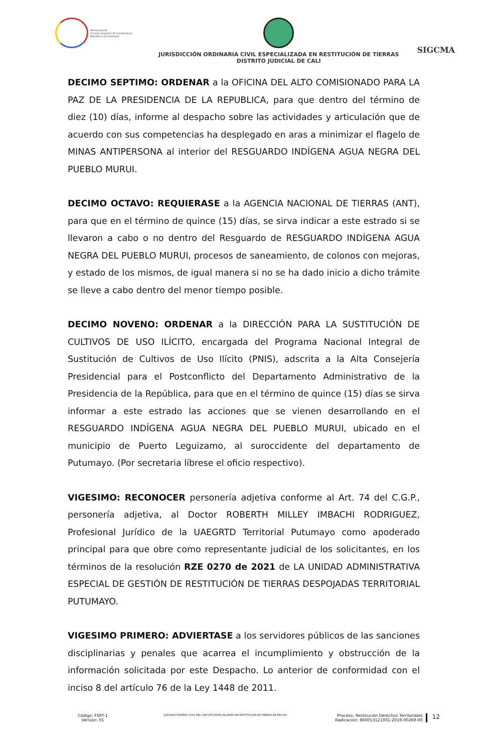Rama Judicial
Consejo Superior de la Judicatura
República de Colombia
JURISDICCIÓN ORDINARIA CIVIL ESPECIALIZADA EN RESTITUCIÓN DE TIERRAS
DISTRITO JUDICIAL DE CALI
SIGCMA
DECIMO SEPTIMO: ORDENAR a la OFICINA DEL ALTO COMISIONADO PARA LA PAZ DE LA PRESIDENCIA DE LA REPUBLICA, para que dentro del término de diez (10) días, informe al despacho sobre las actividades y articulación que de acuerdo con sus competencias ha desplegado en aras a minimizar el flagelo de MINAS ANTIPERSONA al interior del RESGUARDO INDÍGENA AGUA NEGRA DEL PUEBLO MURUI.
DECIMO OCTAVO: REQUIERASE a la AGENCIA NACIONAL DE TIERRAS (ANT), para que en el término de quince (15) días, se sirva indicar a este estrado si se llevaron a cabo o no dentro del Resguardo de RESGUARDO INDÍGENA AGUA NEGRA DEL PUEBLO MURUI, procesos de saneamiento, de colonos con mejoras, y estado de los mismos, de igual manera si no se ha dado inicio a dicho trámite se lleve a cabo dentro del menor tiempo posible.
DECIMO NOVENO: ORDENAR a la DIRECCIÓN PARA LA SUSTITUCIÓN DE CULTIVOS DE USO ILÍCITO, encargada del Programa Nacional Integral de Sustitución de Cultivos de Uso Ilícito (PNIS), adscrita a la Alta Consejería Presidencial para el Postconflicto del Departamento Administrativo de la Presidencia de la República, para que en el término de quince (15) días se sirva informar a este estrado las acciones que se vienen desarrollando en el RESGUARDO INDÍGENA AGUA NEGRA DEL PUEBLO MURUI, ubicado en el municipio de Puerto Leguizamo, al suroccidente del departamento de Putumayo. (Por secretaria líbrese el oficio respectivo).
VIGESIMO: RECONOCER personería adjetiva conforme al Art. 74 del C.G.P., personería adjetiva, al Doctor ROBERTH MILLEY IMBACHI RODRIGUEZ, Profesional Jurídico de la UAEGRTD Territorial Putumayo como apoderado principal para que obre como representante judicial de los solicitantes, en los términos de la resolución RZE 0270 de 2021 de LA UNIDAD ADMINISTRATIVA ESPECIAL DE GESTIÓN DE RESTITUCIÓN DE TIERRAS DESPOJADAS TERRITORIAL PUTUMAYO.
VIGESIMO PRIMERO: ADVIERTASE a los servidores públicos de las sanciones disciplinarias y penales que acarrea el incumplimiento y obstrucción de la información solicitada por este Despacho. Lo anterior de conformidad con el inciso 8 del artículo 76 de la Ley 1448 de 2011.
Código: FSRT-1
Versión: 01
JUZGADO PRIMERO CIVIL DEL CIRCUITO ESPECIALZIADO EN RESTITUCION DE TIERRAS DE MOCOA
Proceso: Restitución Derechos Territoriales
Radicación: 860013121001-2019-00269-00
12